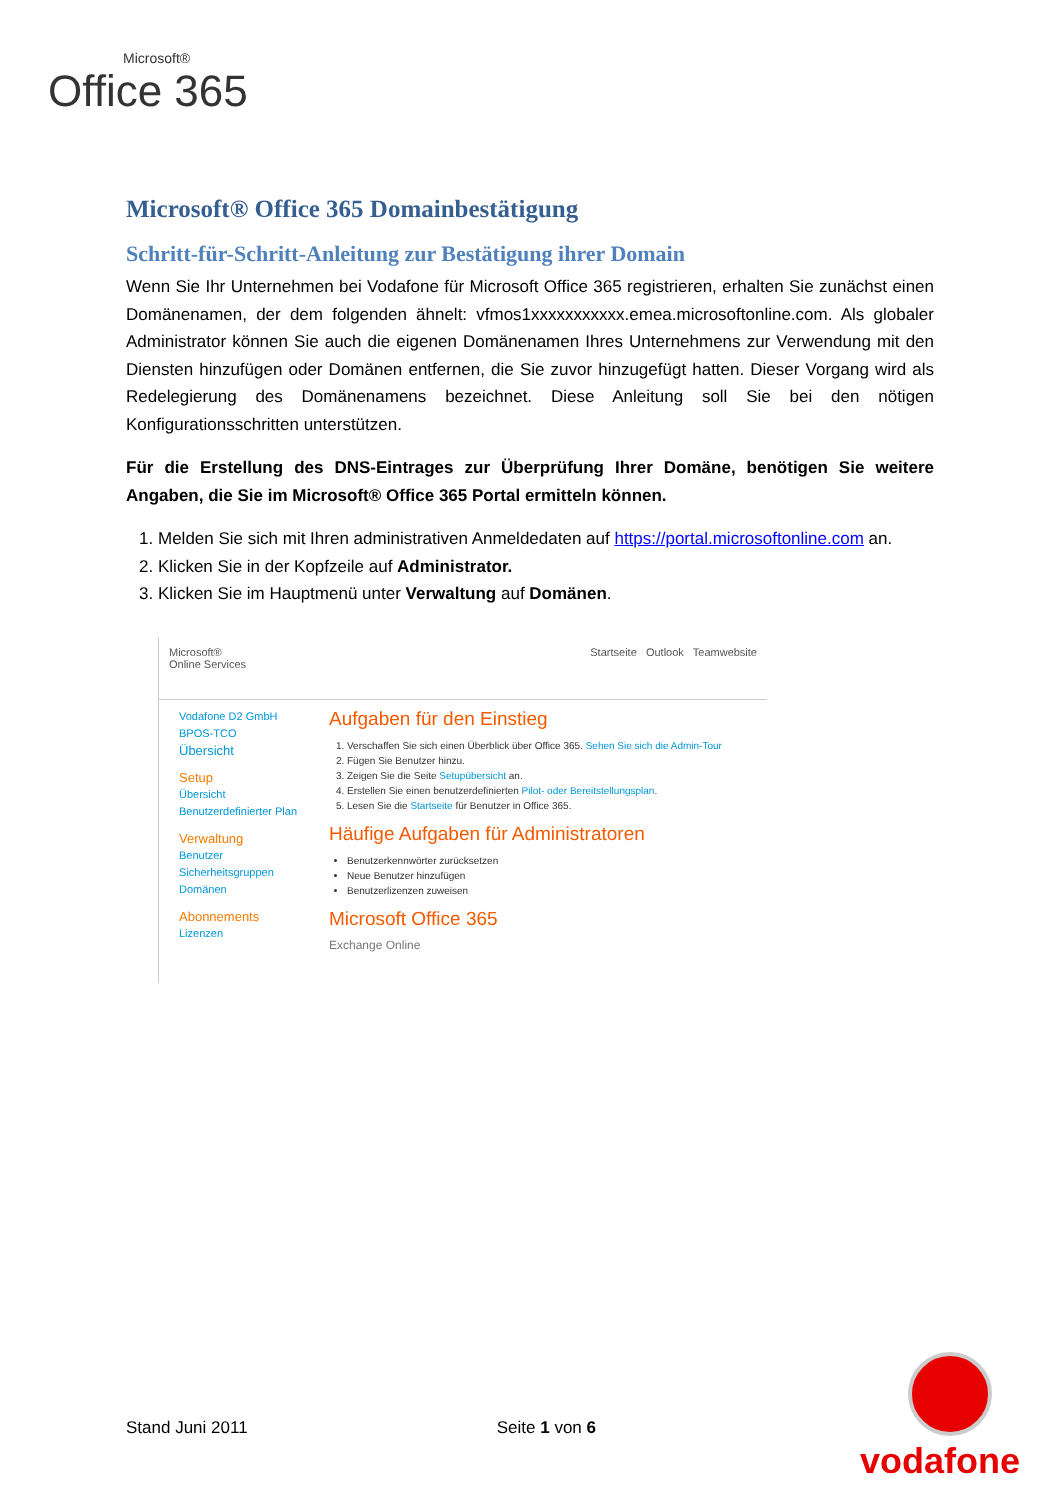Microsoft®
Office 365
Microsoft® Office 365 Domainbestätigung
Schritt-für-Schritt-Anleitung zur Bestätigung ihrer Domain
Wenn Sie Ihr Unternehmen bei Vodafone für Microsoft Office 365 registrieren, erhalten Sie zunächst einen Domänenamen, der dem folgenden ähnelt: vfmos1xxxxxxxxxxx.emea.microsoftonline.com. Als globaler Administrator können Sie auch die eigenen Domänenamen Ihres Unternehmens zur Verwendung mit den Diensten hinzufügen oder Domänen entfernen, die Sie zuvor hinzugefügt hatten. Dieser Vorgang wird als Redelegierung des Domänenamens bezeichnet. Diese Anleitung soll Sie bei den nötigen Konfigurationsschritten unterstützen.
Für die Erstellung des DNS-Eintrages zur Überprüfung Ihrer Domäne, benötigen Sie weitere Angaben, die Sie im Microsoft® Office 365 Portal ermitteln können.
1. Melden Sie sich mit Ihren administrativen Anmeldedaten auf https://portal.microsoftonline.com an.
2. Klicken Sie in der Kopfzeile auf Administrator.
3. Klicken Sie im Hauptmenü unter Verwaltung auf Domänen.
Microsoft®
Online Services
Startseite Outlook Teamwebsite
Vodafone D2 GmbH BPOS-TCO
Übersicht
Setup
Übersicht
Benutzerdefinierter Plan
Verwaltung
Benutzer
Sicherheitsgruppen
Domänen
Abonnements
Lizenzen
Aufgaben für den Einstieg
1. Verschaffen Sie sich einen Überblick über Office 365. Sehen Sie sich die Admin-Tour
2. Fügen Sie Benutzer hinzu.
3. Zeigen Sie die Seite Setupübersicht an.
4. Erstellen Sie einen benutzerdefinierten Pilot- oder Bereitstellungsplan.
5. Lesen Sie die Startseite für Benutzer in Office 365.
Häufige Aufgaben für Administratoren
Benutzerkennwörter zurücksetzen
Neue Benutzer hinzufügen
Benutzerlizenzen zuweisen
Microsoft Office 365
Exchange Online
Stand Juni 2011 Seite 1 von 6
vodafone